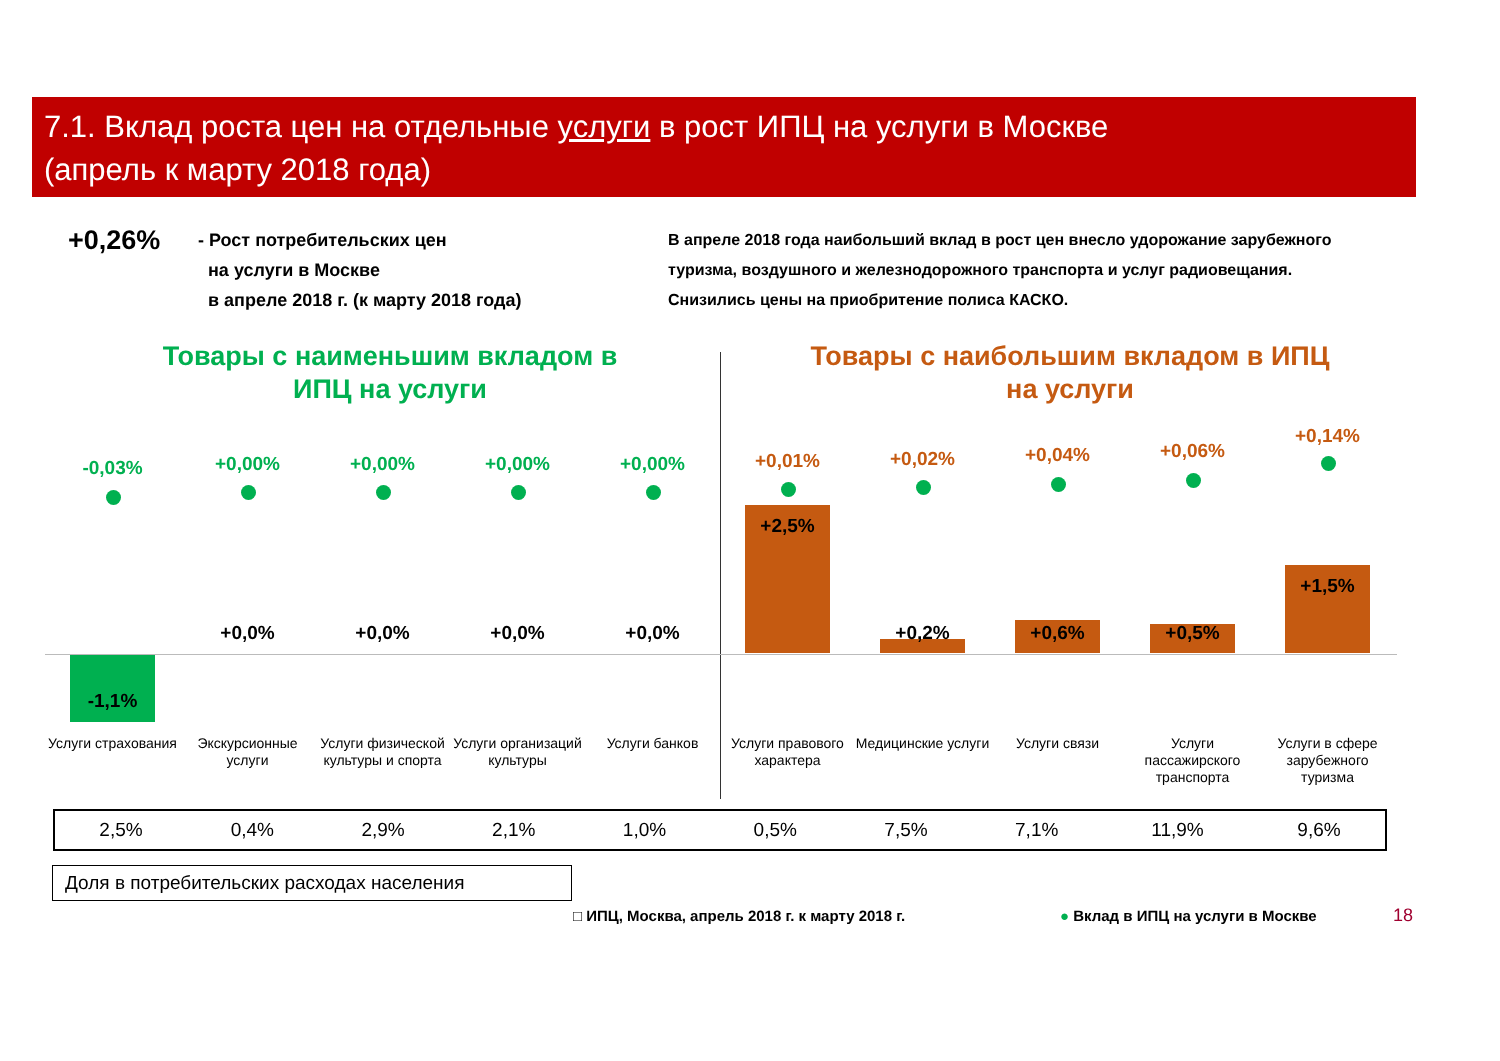7.1. Вклад роста цен на отдельные услуги в рост ИПЦ на услуги в Москве
(апрель к марту 2018 года)
+0,26%
- Рост потребительских цен
на услуги в Москве
в апреле 2018 г. (к марту 2018 года)
В апреле 2018 года наибольший вклад в рост цен внесло удорожание зарубежного туризма, воздушного и железнодорожного транспорта и услуг радиовещания. Снизились цены на приобритение полиса КАСКО.
Товары с наименьшим вкладом в ИПЦ на услуги
Товары с наибольшим вкладом в ИПЦ на услуги
-0,03%
-1,1%
Услуги страхования
+0,00%
+0,0%
Экскурсионные услуги
+0,00%
+0,0%
Услуги физической культуры и спорта
+0,00%
+0,0%
Услуги организаций культуры
+0,00%
+0,0%
Услуги банков
+0,01%
+2,5%
Услуги правового характера
+0,02%
+0,2%
Медицинские услуги
+0,04%
+0,6%
Услуги связи
+0,06%
+0,5%
Услуги пассажирского транспорта
+0,14%
+1,5%
Услуги в сфере зарубежного туризма
| 2,5% | 0,4% | 2,9% | 2,1% | 1,0% | 0,5% | 7,5% | 7,1% | 11,9% | 9,6% |
Доля в потребительских расходах населения
□ ИПЦ, Москва, апрель 2018 г. к марту 2018 г.
● Вклад в ИПЦ на услуги в Москве
18